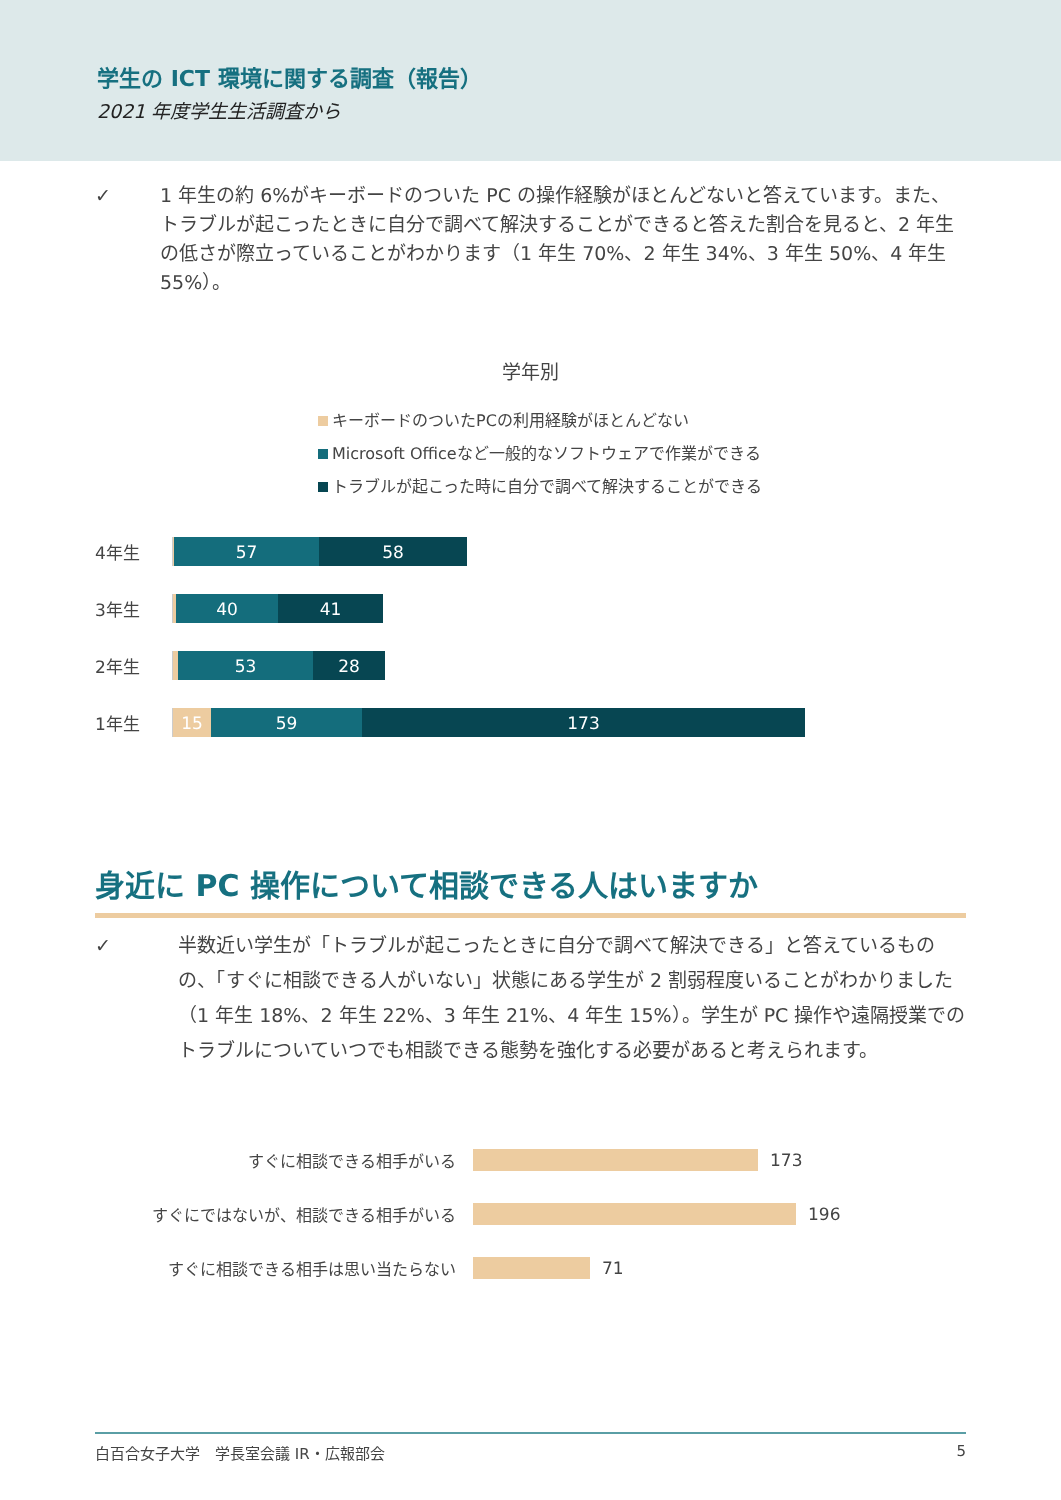学生の ICT 環境に関する調査（報告）
2021 年度学生生活調査から
✓ 1 年生の約 6%がキーボードのついた PC の操作経験がほとんどないと答えています。また、トラブルが起こったときに自分で調べて解決することができると答えた割合を見ると、2 年生の低さが際立っていることがわかります（1 年生 70%、2 年生 34%、3 年生 50%、4 年生 55%）。
学年別
キーボードのついたPCの利用経験がほとんどない
Microsoft Officeなど一般的なソフトウェアで作業ができる
トラブルが起こった時に自分で調べて解決することができる
4年生
57 58
3年生
40 41
2年生
53 28
1年生
15 59 173
身近に PC 操作について相談できる人はいますか
✓ 半数近い学生が「トラブルが起こったときに自分で調べて解決できる」と答えているものの、「すぐに相談できる人がいない」状態にある学生が 2 割弱程度いることがわかりました（1 年生 18%、2 年生 22%、3 年生 21%、4 年生 15%）。学生が PC 操作や遠隔授業でのトラブルについていつでも相談できる態勢を強化する必要があると考えられます。
すぐに相談できる相手がいる 173
すぐにではないが、相談できる相手がいる 196
すぐに相談できる相手は思い当たらない 71
白百合女子大学　学長室会議 IR・広報部会 5